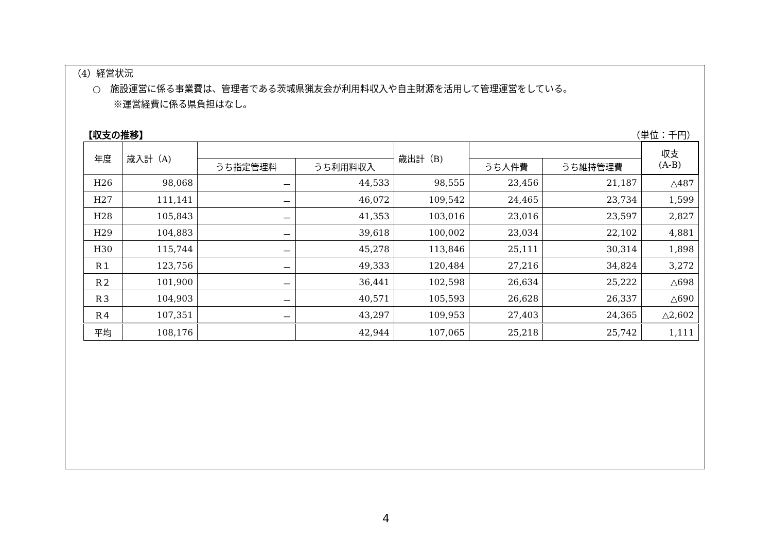（4）経営状況
○　施設運営に係る事業費は、管理者である茨城県猟友会が利用料収入や自主財源を活用して管理運営をしている。
※運営経費に係る県負担はなし。
【収支の推移】 （単位：千円）
| 年度 | 歳入計（A) | | | 歳出計（B) | | | 収支 (A-B) |
| --- | --- | --- | --- | --- | --- | --- | --- |
| | | うち指定管理料 | うち利用料収入 | | うち人件費 | うち維持管理費 | |
| H26 | 98,068 | － | 44,533 | 98,555 | 23,456 | 21,187 | △487 |
| H27 | 111,141 | － | 46,072 | 109,542 | 24,465 | 23,734 | 1,599 |
| H28 | 105,843 | － | 41,353 | 103,016 | 23,016 | 23,597 | 2,827 |
| H29 | 104,883 | － | 39,618 | 100,002 | 23,034 | 22,102 | 4,881 |
| H30 | 115,744 | － | 45,278 | 113,846 | 25,111 | 30,314 | 1,898 |
| R１ | 123,756 | － | 49,333 | 120,484 | 27,216 | 34,824 | 3,272 |
| R２ | 101,900 | － | 36,441 | 102,598 | 26,634 | 25,222 | △698 |
| R３ | 104,903 | － | 40,571 | 105,593 | 26,628 | 26,337 | △690 |
| R４ | 107,351 | － | 43,297 | 109,953 | 27,403 | 24,365 | △2,602 |
| 平均 | 108,176 | | 42,944 | 107,065 | 25,218 | 25,742 | 1,111 |
4